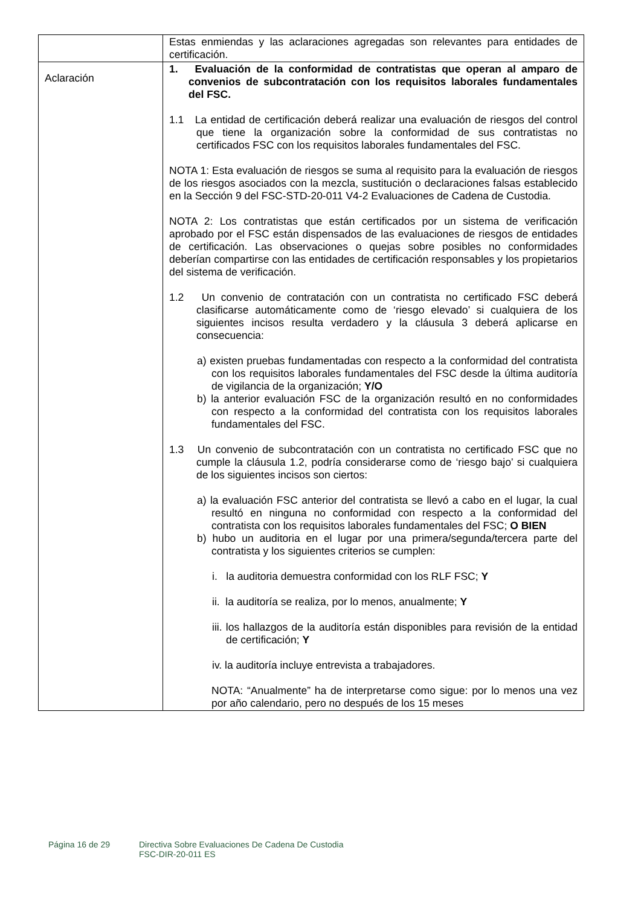| | Estas enmiendas y las aclaraciones agregadas son relevantes para entidades de certificación. |
| Aclaración | 1. Evaluación de la conformidad de contratistas que operan al amparo de convenios de subcontratación con los requisitos laborales fundamentales del FSC. 1.1 La entidad de certificación deberá realizar una evaluación de riesgos del control que tiene la organización sobre la conformidad de sus contratistas no certificados FSC con los requisitos laborales fundamentales del FSC. NOTA 1: Esta evaluación de riesgos se suma al requisito para la evaluación de riesgos de los riesgos asociados con la mezcla, sustitución o declaraciones falsas establecido en la Sección 9 del FSC-STD-20-011 V4-2 Evaluaciones de Cadena de Custodia. NOTA 2: Los contratistas que están certificados por un sistema de verificación aprobado por el FSC están dispensados de las evaluaciones de riesgos de entidades de certificación. Las observaciones o quejas sobre posibles no conformidades deberían compartirse con las entidades de certificación responsables y los propietarios del sistema de verificación. 1.2 Un convenio de contratación con un contratista no certificado FSC deberá clasificarse automáticamente como de ‘riesgo elevado’ si cualquiera de los siguientes incisos resulta verdadero y la cláusula 3 deberá aplicarse en consecuencia: a) existen pruebas fundamentadas con respecto a la conformidad del contratista con los requisitos laborales fundamentales del FSC desde la última auditoría de vigilancia de la organización; Y/O b) la anterior evaluación FSC de la organización resultó en no conformidades con respecto a la conformidad del contratista con los requisitos laborales fundamentales del FSC. 1.3 Un convenio de subcontratación con un contratista no certificado FSC que no cumple la cláusula 1.2, podría considerarse como de ‘riesgo bajo’ si cualquiera de los siguientes incisos son ciertos: a) la evaluación FSC anterior del contratista se llevó a cabo en el lugar, la cual resultó en ninguna no conformidad con respecto a la conformidad del contratista con los requisitos laborales fundamentales del FSC; O BIEN b) hubo un auditoria en el lugar por una primera/segunda/tercera parte del contratista y los siguientes criterios se cumplen: i. la auditoria demuestra conformidad con los RLF FSC; Y ii. la auditoría se realiza, por lo menos, anualmente; Y iii. los hallazgos de la auditoría están disponibles para revisión de la entidad de certificación; Y iv. la auditoría incluye entrevista a trabajadores. NOTA: “Anualmente” ha de interpretarse como sigue: por lo menos una vez por año calendario, pero no después de los 15 meses |
Página 16 de 29 Directiva Sobre Evaluaciones De Cadena De Custodia
FSC-DIR-20-011 ES